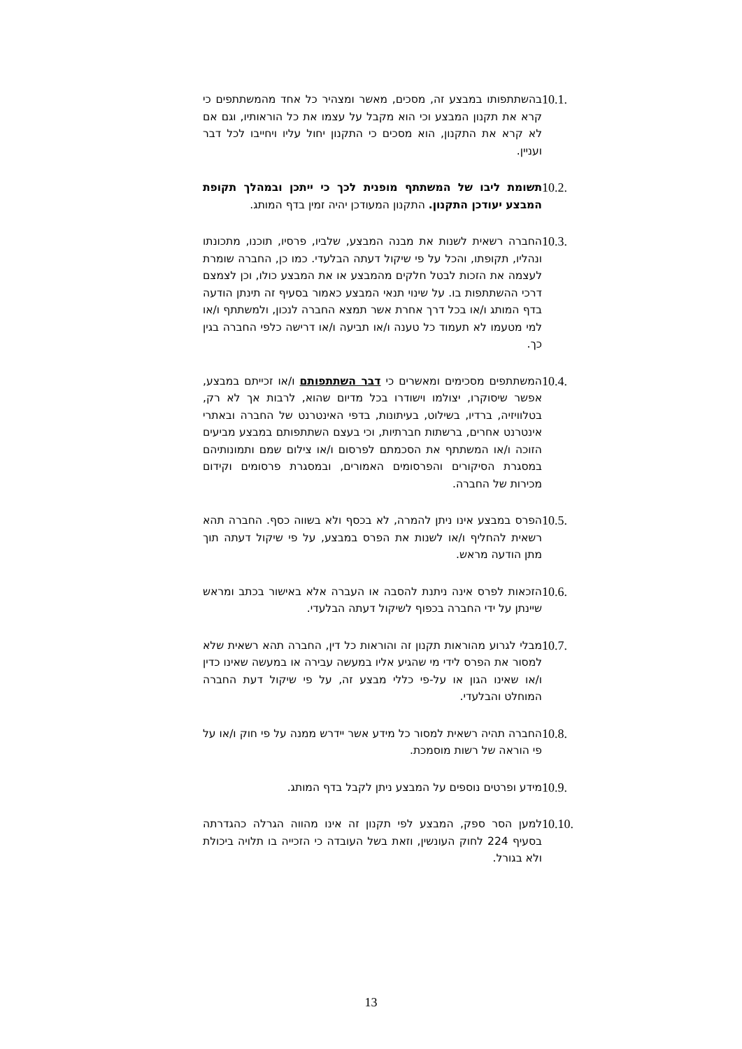10.1.
בהשתתפותו במבצע זה, מסכים, מאשר ומצהיר כל אחד מהמשתתפים כי קרא את תקנון המבצע וכי הוא מקבל על עצמו את כל הוראותיו, וגם אם לא קרא את התקנון, הוא מסכים כי התקנון יחול עליו ויחייבו לכל דבר ועניין.
10.2.
תשומת ליבו של המשתתף מופנית לכך כי ייתכן ובמהלך תקופת המבצע יעודכן התקנון. התקנון המעודכן יהיה זמין בדף המותג.
10.3.
החברה רשאית לשנות את מבנה המבצע, שלביו, פרסיו, תוכנו, מתכונתו ונהליו, תקופתו, והכל על פי שיקול דעתה הבלעדי. כמו כן, החברה שומרת לעצמה את הזכות לבטל חלקים מהמבצע או את המבצע כולו, וכן לצמצם דרכי ההשתתפות בו. על שינוי תנאי המבצע כאמור בסעיף זה תינתן הודעה בדף המותג ו/או בכל דרך אחרת אשר תמצא החברה לנכון, ולמשתתף ו/או למי מטעמו לא תעמוד כל טענה ו/או תביעה ו/או דרישה כלפי החברה בגין כך.
10.4.
המשתתפים מסכימים ומאשרים כי דבר השתתפותם ו/או זכייתם במבצע, אפשר שיסוקרו, יצולמו וישודרו בכל מדיום שהוא, לרבות אך לא רק, בטלוויזיה, ברדיו, בשילוט, בעיתונות, בדפי האינטרנט של החברה ובאתרי אינטרנט אחרים, ברשתות חברתיות, וכי בעצם השתתפותם במבצע מביעים הזוכה ו/או המשתתף את הסכמתם לפרסום ו/או צילום שמם ותמונותיהם במסגרת הסיקורים והפרסומים האמורים, ובמסגרת פרסומים וקידום מכירות של החברה.
10.5.
הפרס במבצע אינו ניתן להמרה, לא בכסף ולא בשווה כסף. החברה תהא רשאית להחליף ו/או לשנות את הפרס במבצע, על פי שיקול דעתה תוך מתן הודעה מראש.
10.6.
הזכאות לפרס אינה ניתנת להסבה או העברה אלא באישור בכתב ומראש שיינתן על ידי החברה בכפוף לשיקול דעתה הבלעדי.
10.7.
מבלי לגרוע מהוראות תקנון זה והוראות כל דין, החברה תהא רשאית שלא למסור את הפרס לידי מי שהגיע אליו במעשה עבירה או במעשה שאינו כדין ו/או שאינו הגון או על-פי כללי מבצע זה, על פי שיקול דעת החברה המוחלט והבלעדי.
10.8.
החברה תהיה רשאית למסור כל מידע אשר יידרש ממנה על פי חוק ו/או על פי הוראה של רשות מוסמכת.
10.9.
מידע ופרטים נוספים על המבצע ניתן לקבל בדף המותג.
10.10.
למען הסר ספק, המבצע לפי תקנון זה אינו מהווה הגרלה כהגדרתה בסעיף 224 לחוק העונשין, וזאת בשל העובדה כי הזכייה בו תלויה ביכולת ולא בגורל.
13